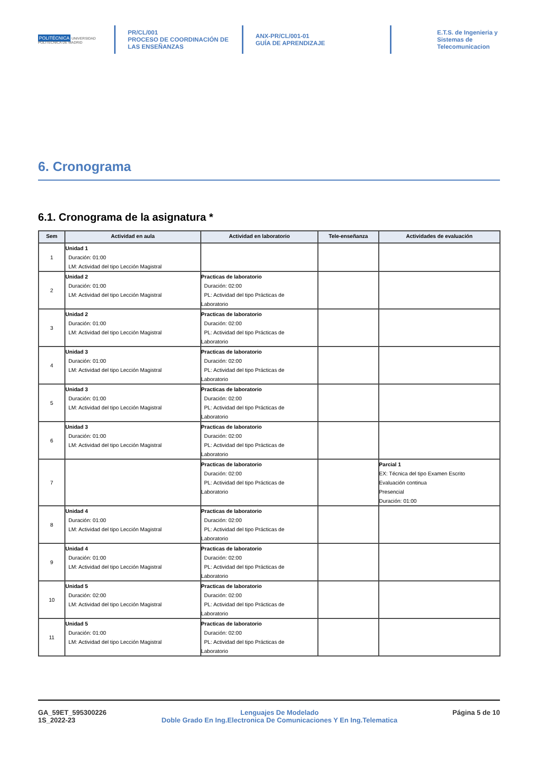POLITÉCNICA UNIVERSIDAD POLITÉCNICA DE MADRID
PR/CL/001
PROCESO DE COORDINACIÓN DE LAS ENSEÑANZAS
ANX-PR/CL/001-01
GUÍA DE APRENDIZAJE
E.T.S. de Ingenieria y
Sistemas de
Telecomunicacion
6. Cronograma
6.1. Cronograma de la asignatura *
| Sem | Actividad en aula | Actividad en laboratorio | Tele-enseñanza | Actividades de evaluación |
| --- | --- | --- | --- | --- |
| 1 | Unidad 1 Duración: 01:00 LM: Actividad del tipo Lección Magistral | | | |
| 2 | Unidad 2 Duración: 01:00 LM: Actividad del tipo Lección Magistral | Practicas de laboratorio Duración: 02:00 PL: Actividad del tipo Prácticas de Laboratorio | | |
| 3 | Unidad 2 Duración: 01:00 LM: Actividad del tipo Lección Magistral | Practicas de laboratorio Duración: 02:00 PL: Actividad del tipo Prácticas de Laboratorio | | |
| 4 | Unidad 3 Duración: 01:00 LM: Actividad del tipo Lección Magistral | Practicas de laboratorio Duración: 02:00 PL: Actividad del tipo Prácticas de Laboratorio | | |
| 5 | Unidad 3 Duración: 01:00 LM: Actividad del tipo Lección Magistral | Practicas de laboratorio Duración: 02:00 PL: Actividad del tipo Prácticas de Laboratorio | | |
| 6 | Unidad 3 Duración: 01:00 LM: Actividad del tipo Lección Magistral | Practicas de laboratorio Duración: 02:00 PL: Actividad del tipo Prácticas de Laboratorio | | |
| 7 | | Practicas de laboratorio Duración: 02:00 PL: Actividad del tipo Prácticas de Laboratorio | | Parcial 1 EX: Técnica del tipo Examen Escrito Evaluación continua Presencial Duración: 01:00 |
| 8 | Unidad 4 Duración: 01:00 LM: Actividad del tipo Lección Magistral | Practicas de laboratorio Duración: 02:00 PL: Actividad del tipo Prácticas de Laboratorio | | |
| 9 | Unidad 4 Duración: 01:00 LM: Actividad del tipo Lección Magistral | Practicas de laboratorio Duración: 02:00 PL: Actividad del tipo Prácticas de Laboratorio | | |
| 10 | Unidad 5 Duración: 02:00 LM: Actividad del tipo Lección Magistral | Practicas de laboratorio Duración: 02:00 PL: Actividad del tipo Prácticas de Laboratorio | | |
| 11 | Unidad 5 Duración: 01:00 LM: Actividad del tipo Lección Magistral | Practicas de laboratorio Duración: 02:00 PL: Actividad del tipo Prácticas de Laboratorio | | |
GA_59ET_595300226
1S_2022-23
Lenguajes De Modelado
Doble Grado En Ing.Electronica De Comunicaciones Y En Ing.Telematica
Página 5 de 10